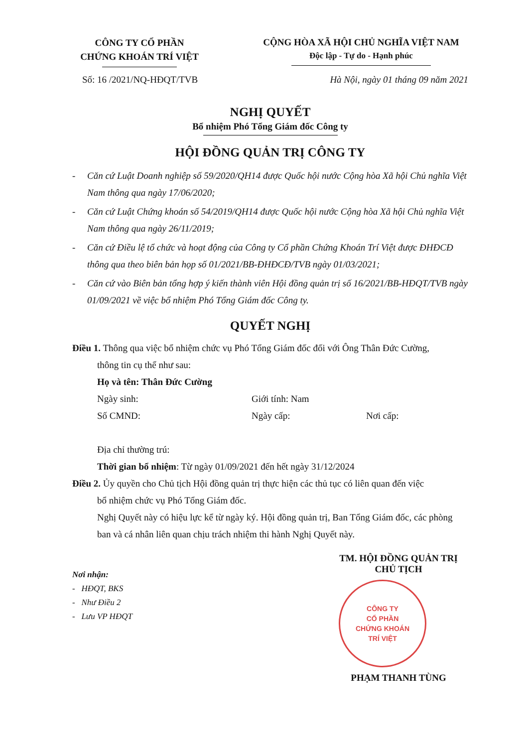CÔNG TY CỔ PHẦN
CHỨNG KHOÁN TRÍ VIỆT
CỘNG HÒA XÃ HỘI CHỦ NGHĨA VIỆT NAM
Độc lập - Tự do - Hạnh phúc
Số: 16 /2021/NQ-HĐQT/TVB Hà Nội, ngày 01 tháng 09 năm 2021
NGHỊ QUYẾT
Bổ nhiệm Phó Tổng Giám đốc Công ty
HỘI ĐỒNG QUẢN TRỊ CÔNG TY
- Căn cứ Luật Doanh nghiệp số 59/2020/QH14 được Quốc hội nước Cộng hòa Xã hội Chủ nghĩa Việt Nam thông qua ngày 17/06/2020;
- Căn cứ Luật Chứng khoán số 54/2019/QH14 được Quốc hội nước Cộng hòa Xã hội Chủ nghĩa Việt Nam thông qua ngày 26/11/2019;
- Căn cứ Điều lệ tổ chức và hoạt động của Công ty Cổ phần Chứng Khoán Trí Việt được ĐHĐCĐ thông qua theo biên bản họp số 01/2021/BB-ĐHĐCĐ/TVB ngày 01/03/2021;
- Căn cứ vào Biên bản tổng hợp ý kiến thành viên Hội đồng quản trị số 16/2021/BB-HĐQT/TVB ngày 01/09/2021 về việc bổ nhiệm Phó Tổng Giám đốc Công ty.
QUYẾT NGHỊ
Điều 1. Thông qua việc bổ nhiệm chức vụ Phó Tổng Giám đốc đối với Ông Thân Đức Cường,
thông tin cụ thể như sau:
Họ và tên: Thân Đức Cường
Ngày sinh: Giới tính: Nam
Số CMND: Ngày cấp: Nơi cấp:
Địa chỉ thường trú:
Thời gian bổ nhiệm: Từ ngày 01/09/2021 đến hết ngày 31/12/2024
Điều 2. Ủy quyền cho Chủ tịch Hội đồng quản trị thực hiện các thủ tục có liên quan đến việc
bổ nhiệm chức vụ Phó Tổng Giám đốc.
Nghị Quyết này có hiệu lực kể từ ngày ký. Hội đồng quản trị, Ban Tổng Giám đốc, các phòng ban và cá nhân liên quan chịu trách nhiệm thi hành Nghị Quyết này.
Nơi nhận:
- HĐQT, BKS
- Như Điều 2
- Lưu VP HĐQT
TM. HỘI ĐỒNG QUẢN TRỊ
CHỦ TỊCH
CÔNG TY
CỔ PHẦN
CHỨNG KHOÁN
TRÍ VIỆT
PHẠM THANH TÙNG